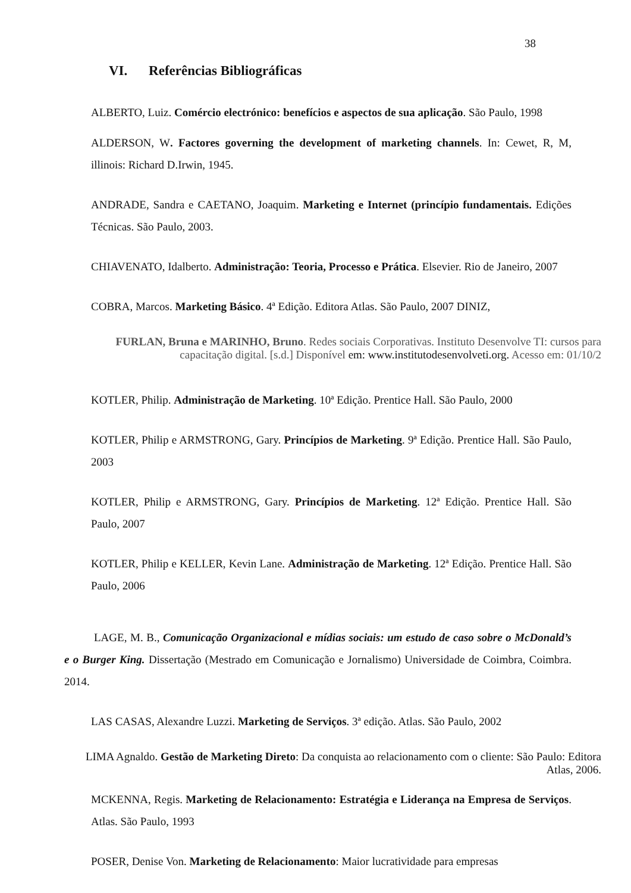38
VI. Referências Bibliográficas
ALBERTO, Luiz. Comércio electrónico: benefícios e aspectos de sua aplicação. São Paulo, 1998
ALDERSON, W. Factores governing the development of marketing channels. In: Cewet, R, M, illinois: Richard D.Irwin, 1945.
ANDRADE, Sandra e CAETANO, Joaquim. Marketing e Internet (princípio fundamentais. Edições Técnicas. São Paulo, 2003.
CHIAVENATO, Idalberto. Administração: Teoria, Processo e Prática. Elsevier. Rio de Janeiro, 2007
COBRA, Marcos. Marketing Básico. 4ª Edição. Editora Atlas. São Paulo, 2007 DINIZ,
FURLAN, Bruna e MARINHO, Bruno. Redes sociais Corporativas. Instituto Desenvolve TI: cursos para capacitação digital. [s.d.] Disponível em: www.institutodesenvolveti.org. Acesso em: 01/10/2
KOTLER, Philip. Administração de Marketing. 10ª Edição. Prentice Hall. São Paulo, 2000
KOTLER, Philip e ARMSTRONG, Gary. Princípios de Marketing. 9ª Edição. Prentice Hall. São Paulo, 2003
KOTLER, Philip e ARMSTRONG, Gary. Princípios de Marketing. 12ª Edição. Prentice Hall. São Paulo, 2007
KOTLER, Philip e KELLER, Kevin Lane. Administração de Marketing. 12ª Edição. Prentice Hall. São Paulo, 2006
LAGE, M. B., Comunicação Organizacional e mídias sociais: um estudo de caso sobre o McDonald’s e o Burger King. Dissertação (Mestrado em Comunicação e Jornalismo) Universidade de Coimbra, Coimbra. 2014.
LAS CASAS, Alexandre Luzzi. Marketing de Serviços. 3ª edição. Atlas. São Paulo, 2002
LIMA Agnaldo. Gestão de Marketing Direto: Da conquista ao relacionamento com o cliente: São Paulo: Editora Atlas, 2006.
MCKENNA, Regis. Marketing de Relacionamento: Estratégia e Liderança na Empresa de Serviços. Atlas. São Paulo, 1993
POSER, Denise Von. Marketing de Relacionamento: Maior lucratividade para empresas